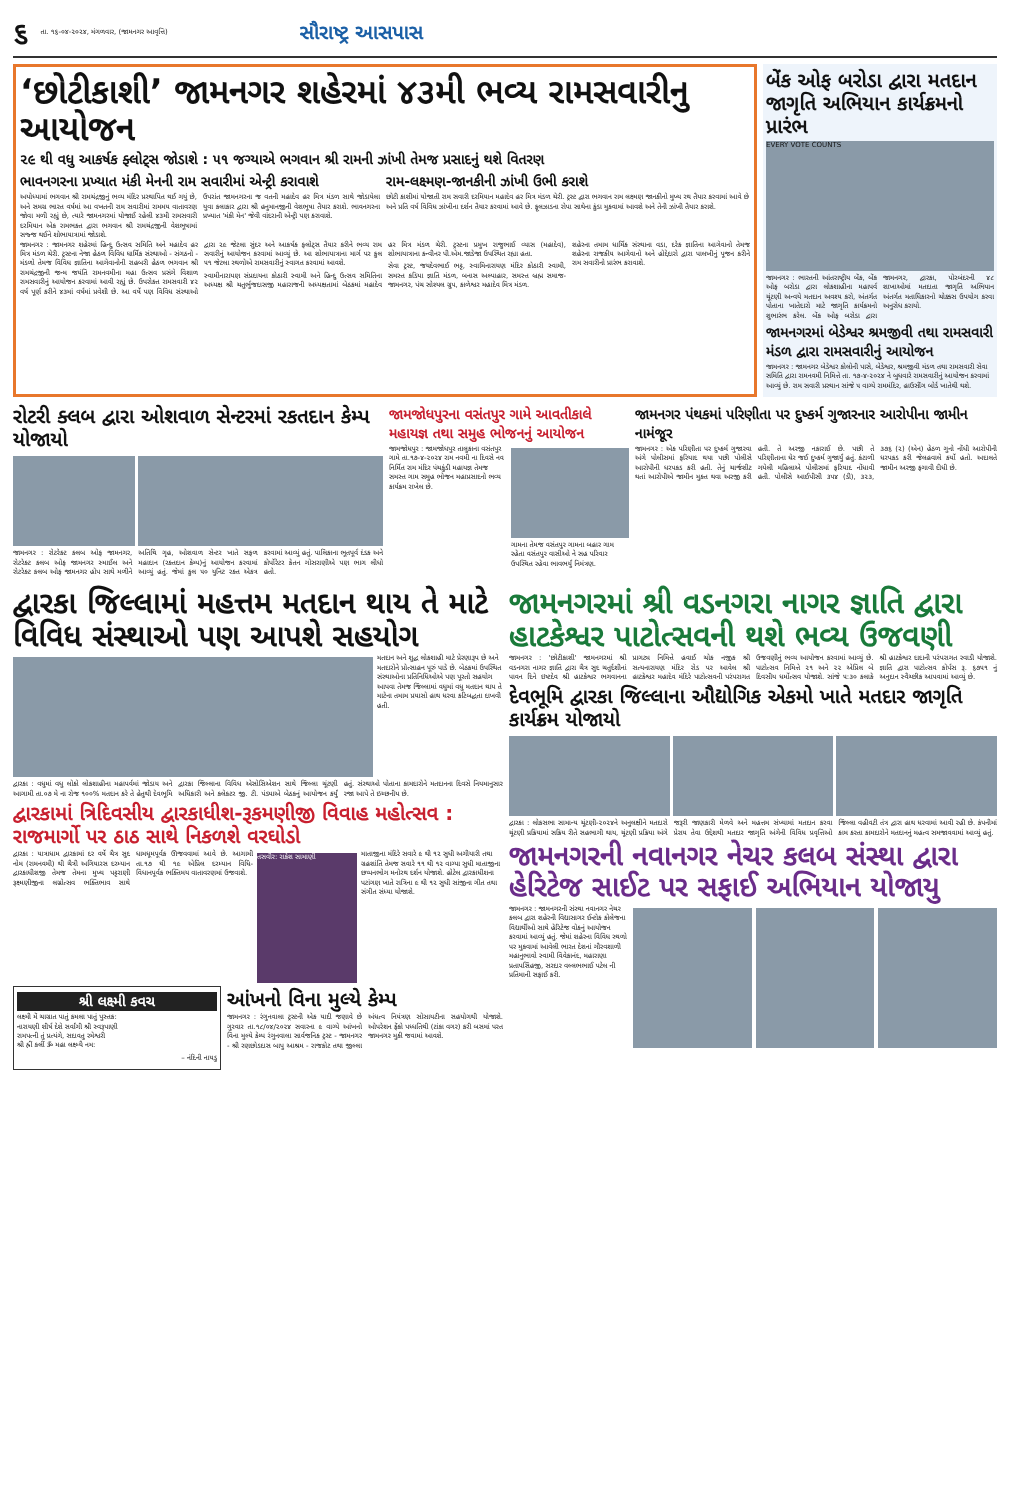૬ તા. ૧૬-૦૪-૨૦૨૪, મંગળવાર, (જામનગર આવૃત્તિ) સૌરાષ્ટ્ર આસપાસ
‘છોટીકાશી’ જામનગર શહેરમાં ૪૩મી ભવ્ય રામસવારીનુ આયોજન
૨૯ થી વધુ આકર્ષક ફ્લોટ્સ જોડાશે : ૫૧ જગ્યાએ ભગવાન શ્રી રામની ઝાંખી તેમજ પ્રસાદનું થશે વિતરણ
ભાવનગરના પ્રખ્યાત મંકી મેનની રામ સવારીમાં એન્ટ્રી કરાવાશે
અયોધ્યામાં ભગવાન શ્રી રામચંદ્રજીનું ભવ્ય મંદિર પ્રસ્થાપિત થઈ ગયું છે, અને સમગ્ર ભારત વર્ષમાં આ વખતની રામ સવારીમાં રામમય વાતાવરણ જોવા મળી રહ્યું છે, ત્યારે જામનગરમાં યોજાઈ રહેલી ૪૩મી રામસવારી દરમિયાન એક રામભક્ત દ્વારા ભગવાન શ્રી રામચંદ્રજીની વેશભૂષામાં સજ્જ થઈને શોભાયાત્રામાં જોડાશે.
ઉપરાંત જામનગરના જ વતની મહાદેવ હર મિત્ર મંડળ સાથે જોડાયેલા યુવા કલાકાર દ્વારા શ્રી હનુમાનજીની વેશભૂષા તૈયાર કરાશે. ભાવનગરના પ્રખ્યાત 'મંકી મેન' જેવી વાંદરાની એન્ટ્રી પણ કરાવાશે.
રામ-લક્ષ્મણ-જાનકીની ઝાંખી ઉભી કરાશે
છોટી કાશીમાં યોજાતી રામ સવારી દરમિયાન મહાદેવ હર મિત્ર મંડળ ચેરી. ટ્રસ્ટ દ્વારા ભગવાન રામ લક્ષ્મણ જાનકીનો મુખ્ય રથ તૈયાર કરવામાં આવે છે અને પ્રતિ વર્ષ વિવિધ ઝાંખીના દર્શન તૈયાર કરવામાં આવે છે. ફૂલઝાડના રોપા સાથેના કુંડા મુકવામાં આવશે અને તેની ઝાંખી તૈયાર કરાશે.
જામનગર : જામનગર શહેરમાં હિન્દુ ઉત્સવ સમિતિ અને મહાદેવ હર મિત્ર મંડળ ચેરી. ટ્રસ્ટના નેજા હેઠળ વિવિધ ધાર્મિક સંસ્થાઓ - સંગઠનો - મંડળો તેમજ વિવિધ જ્ઞાતિના આગેવાનોની રાહબરી હેઠળ ભગવાન શ્રી રામચંદ્રજીની જન્મ જયંતિ રામનવમીના મહા ઉત્સવ પ્રસંગે વિશાળ રામસવારીનું આયોજન કરવામાં આવી રહ્યું છે. ઉપરોક્ત રામસવારી ૪૨ વર્ષ પૂર્ણ કરીને ૪૩માં વર્ષમાં પ્રવેશી છે. આ વર્ષે પણ વિવિધ સંસ્થાઓ દ્વારા ૨૯ જેટલા સુંદર અને આકર્ષક ફ્લોટ્સ તૈયાર કરીને ભવ્ય રામ સવારીનું આયોજન કરવામાં આવ્યું છે. આ શોભાયાત્રાના માર્ગ પર કુલ ૫૧ જેટલા સ્થળોએ રામસવારીનું સ્વાગત કરવામાં આવશે.
સ્વામીનારાયણ સંપ્રદાયના કોઠારી સ્વામી અને હિન્દુ ઉત્સવ સમિતિના અધ્યક્ષ શ્રી ચતુર્ભુજદાસજી મહારાજની અધ્યક્ષતામાં બેઠકમાં મહાદેવ હર મિત્ર મંડળ ચેરી. ટ્રસ્ટના પ્રમુખ રાજુભાઈ વ્યાસ (મહાદેવ), શોભાયાત્રાના કન્વીનર પી.એમ.જાડેજા ઉપસ્થિત રહ્યા હતા.
સેવા ટ્રસ્ટ, જયદેવભાઈ ભટ્ટ, સ્વામિનારાયણ મંદિર કોઠારી સ્વામી, સમસ્ત કડિયા જ્ઞાતિ મંડળ, બનાસ અલ્પાહાર, સમસ્ત બ્રહ્મ સમાજ-જામનગર, પંચ સોશ્યલ ગ્રુપ, કાળેશ્વર મહાદેવ મિત્ર મંડળ.
શહેરના તમામ ધાર્મિક સંસ્થાના વડા, દરેક જ્ઞાતિના આગેવાનો તેમજ શહેરના રાજકીય આગેવાનો અને હોદ્દેદારો દ્વારા પાલખીનું પૂજન કરીને રામ સવારીનો પ્રારંભ કરાવાશે.
બેંક ઓફ બરોડા દ્વારા મતદાન જાગૃતિ અભિયાન કાર્યક્રમનો પ્રારંભ
EVERY VOTE COUNTS
જામનગર : ભારતની આંતરાષ્ટ્રીય બેંક, બેંક ઓફ બરોડા દ્વારા લોકશાહીના મહાપર્વ ચૂંટણી અન્વયે મતદાન અવશ્ય કરો, અંતર્ગત પોતાના ખાતેદારો માટે જાગૃતિ કાર્યક્રમનો શુભારંભ કરેલ. બેંક ઓફ બરોડા દ્વારા જામનગર, દ્વારકા, પોરબંદરની ૪૮ શાખાઓમાં મતદાતા જાગૃતિ અભિયાન અંતર્ગત મતાધિકારનો ચોક્કસ ઉપયોગ કરવા અનુરોધ કરાયો.
જામનગરમાં બેડેશ્વર શ્રમજીવી તથા રામસવારી મંડળ દ્વારા રામસવારીનું આયોજન
જામનગર : જામનગર બેડેશ્વર કોલોની પાસે, બેડેશ્વર, શ્રમજીવી મંડળ તથા રામસવારી સેવા સમિતિ દ્વારા રામનવમી નિમિત્તે તા. ૧૭-૪-૨૦૨૪ ને બુધવારે રામસવારીનું આયોજન કરવામાં આવ્યું છે. રામ સવારી પ્રસ્થાન સાંજે ૫ વાગ્યે રામમંદિર, હાઉસીંગ બોર્ડ ખાતેથી થશે.
રોટરી ક્લબ દ્વારા ઓશવાળ સેન્ટરમાં રકતદાન કેમ્પ યોજાયો
જામનગર : રોટરેક્ટ ક્લબ ઓફ જામનગર, રોટરેક્ટ ક્લબ ઓફ જામનગર સ્માઈલ અને રોટરેક્ટ ક્લબ ઓફ જામનગર હોપ સાથે મળીને અતિથિ ગૃહ, ઓશવાળ સેન્ટર ખાતે સફળ મહાદાન (રક્તદાન કેમ્પ)નું આયોજન કરવામાં આવ્યું હતું. જેમાં કુલ ૫૦ યુનિટ રક્ત એકત્ર કરવામાં આવ્યું હતું. પાલિકાના ભૂતપૂર્વ દંડક અને કોર્પોરેટર કેતન ગોસરાણીએ પણ ભાગ લીધો હતો.
જામજોધપુરના વસંતપુર ગામે આવતીકાલે મહાયજ્ઞ તથા સમુહ ભોજનનું આયોજન
જામજોધપુર : જામજોધપુર તાલુકાના વસંતપુર ગામે તા.૧૭-૪-૨૦૨૪ રામ નવમી ના દિવસે નવ નિર્મિત રામ મંદિર પંચકુંડી મહાયજ્ઞ તેમજ સમસ્ત ગામ સમુહ ભોજન મહાપ્રસાદનો ભવ્ય કાર્યક્રમ રાખેલ છે.
ગામના તેમજ વસંતપુર ગામના બહાર ગામ રહેતા વસંતપુર વાસીઓ ને સહ પરિવાર ઉપસ્થિત રહેવા ભાવભર્યું નિમંત્રણ.
જામનગર પંથકમાં પરિણીતા પર દુષ્કર્મ ગુજારનાર આરોપીના જામીન નામંજૂર
જામનગર : એક પરિણીતા પર દુષ્કર્મ ગુજારવા અંગે પોલીસમાં ફરિયાદ થયા પછી પોલીસે આરોપીની ધરપકડ કરી હતી. તેનું ચાર્જશીટ થતાં આરોપીએ જામીન મુક્ત થવા અરજી કરી હતી. તે અરજી નકારાઈ છે. પછી તે પરિણીતાના ઘેર જઈ દુષ્કર્મ ગુજાર્યું હતું. કંટાળી ગયેલી મહિલાએ પોલીસમાં ફરિયાદ નોંધાવી હતી. પોલીસે આઈપીસી ૩૫૪ (ડી), ૩૨૩, ૩૭૬ (૨) (એન) હેઠળ ગુનો નોંધી આરોપીની ધરપકડ કરી જેલહવાલે કર્યો હતો. અદાલતે જામીન અરજી ફગાવી દીધી છે.
દ્વારકા જિલ્લામાં મહત્તમ મતદાન થાય તે માટે વિવિધ સંસ્થાઓ પણ આપશે સહયોગ
મતદાન અને શુદ્ધ લોકશાહી માટે પ્રેરણારૂપ છે અને મતદારોને પ્રોત્સાહન પૂરું પાડે છે. બેઠકમાં ઉપસ્થિત સંસ્થાઓના પ્રતિનિધિઓએ પણ પૂરતો સહયોગ આપવા તેમજ જિલ્લામાં વધુમાં વધુ મતદાન થાય તે માટેના તમામ પ્રયાસો હાથ ધરવા કટિબદ્ધતા દાખવી હતી.
દ્વારકા : વધુમાં વધુ લોકો લોકશાહીના મહાપર્વમાં જોડાય અને આગામી તા.૦૭ મે ના રોજ ૧૦૦% મતદાન કરે તે હેતુથી દેવભૂમિ દ્વારકા જિલ્લાના વિવિધ એસોસિએશન સાથે જિલ્લા ચૂંટણી અધિકારી અને કલેક્ટર જી. ટી. પંડ્યાએ બેઠકનું આયોજન કર્યું હતું. સંસ્થાઓ પોતાના કામદારોને મતદાનના દિવસે નિયમાનુસાર રજા આપે તે ઇચ્છનીય છે.
દ્વારકામાં ત્રિદિવસીય દ્વારકાધીશ-રૂકમણીજી વિવાહ મહોત્સવ : રાજમાર્ગો પર ઠાઠ સાથે નિકળશે વરઘોડો
દ્વારકા : યાત્રાધામ દ્વારકામાં દર વર્ષે ચૈત્ર સુદ નોમ (રામનવમી) થી ચૈત્રી અગિયારસ દરમ્યાન દ્વારકાધીશજી તેમજ તેમના મુખ્ય પટ્ટરાણી રૂક્ષ્મણીજીના લગ્નોત્સવ ભક્તિભાવ સાથે ધામધૂમપૂર્વક ઊજવવામાં આવે છે. આગામી તા.૧૭ થી ૧૯ એપ્રિલ દરમ્યાન વિધિ-વિધાનપૂર્વક ભક્તિમય વાતાવરણમાં ઉજવાશે.
તસવીર: રાકેશ સામાણી
માતાજીના મંદિરે સવારે ૯ થી ૧૨ સુધી અગીયારી તથા ગ્રહશાંતિ તેમજ સવારે ૧૧ થી ૧૨ વાગ્યા સુધી માતાજીના છપ્પનભોગ મનોરથ દર્શન યોજાશે. હોટેલ દ્વારકાધીશના પટાંગણ ખાતે રાત્રિના ૯ થી ૧૨ સુધી સાંજીના ગીત તથા સંગીત સંધ્યા યોજાશે.
શ્રી લક્ષ્મી કવચ
લક્ષ્મી મેં ચાગ્રાત પાતું કમલા પાતું પુસ્તક:
નારાયણી શીર્ષ દેશે સર્વાંગી શ્રી સ્વરૂપાણી
રામપત્ની તું પ્રત્યંગે, સદાવતુ રમેશ્વરી
શ્રી હ્રીં ક્લીં ૐ મહા લક્ષ્મ્યૈ નમ:
– નંદિની નાયડુ
આંખનો વિના મુલ્યે કેમ્પ
જામનગર : રંગુનવાલા ટ્રસ્ટની એક યાદી જણાવે છે ગુરવાર તા.૧૮/૦૪/૨૦૨૪ સવારના ૯ વાગ્યે આંખનો વિના મુલ્યે કેમ્પ રંગુનવાલા સાર્વજનિક ટ્રસ્ટ - જામનગર - શ્રી રણછોડદાસ બાપુ આશ્રમ - રાજકોટ તથા જીલ્લા અંધત્વ નિયંત્રણ સોસાયટીના સહયોગથી યોજાશે. ઓપરેશન ફેંકો પધ્ધતિથી (ટાંકા વગર) કરી બસમાં પરત જામનગર મુકી જવામાં આવશે.
જામનગરમાં શ્રી વડનગરા નાગર જ્ઞાતિ દ્વારા હાટકેશ્વર પાટોત્સવની થશે ભવ્ય ઉજવણી
જામનગર : 'છોટીકાશી' જામનગરમાં શ્રી વડનગરા નાગર જ્ઞાતિ દ્વારા ચૈત્ર સુદ ચતુર્દશીનાં પાવન દિને ઇષ્ટદેવ શ્રી હાટકેશ્વર ભગવાનના પ્રાગટ્ય નિમિત્તે હવાઈ ચોક નજીક શ્રી સત્યનારાયણ મંદિર રોડ પર આવેલ શ્રી હાટકેશ્વર મહાદેવ મંદિરે પાટોત્સવની પરંપરાગત ઉજવણીનું ભવ્ય આયોજન કરવામાં આવ્યું છે. પાટોત્સવ નિમિત્તે ૨૧ અને ૨૨ એપ્રિલ બે દિવસીય ધર્મોત્સવ યોજાશે. સાંજે ૫:૩૦ કલાકે શ્રી હાટકેશ્વર દાદાની પરંપરાગત રવાડી યોજાશે. જ્ઞાતિ દ્વારા પાટોત્સવ કોર્પસ રૂ. ૬૭૫૧ નું અનુદાન સ્વૈચ્છીક આપવામાં આવ્યું છે.
દેવભૂમિ દ્વારકા જિલ્લાના ઔદ્યોગિક એકમો ખાતે મતદાર જાગૃતિ કાર્યક્રમ યોજાયો
દ્વારકા : લોકસભા સામાન્ય ચૂંટણી-૨૦૨૪ને અનુલક્ષીને મતદારો ચૂંટણી પ્રક્રિયામાં સક્રિય રીતે સહભાગી થાય, ચૂંટણી પ્રક્રિયા અંગે જરૂરી જાણકારી મેળવે અને મહત્તમ સંખ્યામાં મતદાન કરવા પ્રેરાય તેવા ઉદ્દેશથી મતદાર જાગૃતિ અંગેની વિવિધ પ્રવૃત્તિઓ જિલ્લા વહીવટી તંત્ર દ્વારા હાથ ધરવામાં આવી રહી છે. કંપનીમાં કામ કરતા કામદારોને મતદાનનું મહત્વ સમજાવવામાં આવ્યું હતું.
જામનગરની નવાનગર નેચર કલબ સંસ્થા દ્વારા હેરિટેજ સાઈટ પર સફાઈ અભિયાન યોજાયુ
જામનગર : જામનગરની સંસ્થા નવાનગર નેચર ક્લબ દ્વારા શહેરની વિદ્યાસાગર ઈન્ટોક કોલેજના વિદ્યાર્થીઓ સાથે હેરિટેજ વોકનું આયોજન કરવામાં આવ્યું હતું. જેમાં શહેરના વિવિધ સ્થળો પર મુકવામાં આવેલી ભારત દેશનાં ગૌરવશાળી મહાનુભાવો સ્વામી વિવેકાનંદ, મહારાણા પ્રતાપસિંહજી, સરદાર વલ્લભભાઈ પટેલ ની પ્રતિમાની સફાઈ કરી.